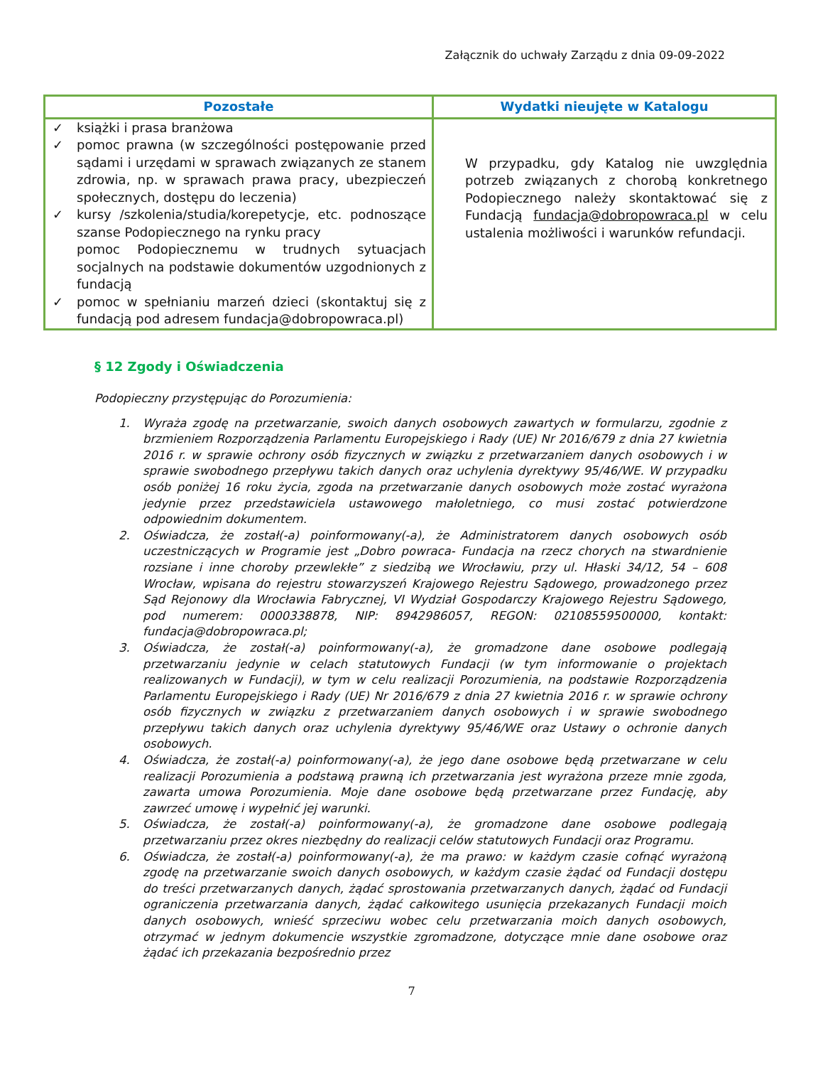Załącznik do uchwały Zarządu z dnia 09-09-2022
| Pozostałe | Wydatki nieujęte w Katalogu |
| --- | --- |
| ✓ książki i prasa branżowa ✓ pomoc prawna (w szczególności postępowanie przed sądami i urzędami w sprawach związanych ze stanem zdrowia, np. w sprawach prawa pracy, ubezpieczeń społecznych, dostępu do leczenia) ✓ kursy /szkolenia/studia/korepetycje, etc. podnoszące szanse Podopiecznego na rynku pracy pomoc Podopiecznemu w trudnych sytuacjach socjalnych na podstawie dokumentów uzgodnionych z fundacją ✓ pomoc w spełnianiu marzeń dzieci (skontaktuj się z fundacją pod adresem fundacja@dobropowraca.pl) | W przypadku, gdy Katalog nie uwzględnia potrzeb związanych z chorobą konkretnego Podopiecznego należy skontaktować się z Fundacją fundacja@dobropowraca.pl w celu ustalenia możliwości i warunków refundacji. |
§ 12 Zgody i Oświadczenia
Podopieczny przystępując do Porozumienia:
1. Wyraża zgodę na przetwarzanie, swoich danych osobowych zawartych w formularzu, zgodnie z brzmieniem Rozporządzenia Parlamentu Europejskiego i Rady (UE) Nr 2016/679 z dnia 27 kwietnia 2016 r. w sprawie ochrony osób fizycznych w związku z przetwarzaniem danych osobowych i w sprawie swobodnego przepływu takich danych oraz uchylenia dyrektywy 95/46/WE. W przypadku osób poniżej 16 roku życia, zgoda na przetwarzanie danych osobowych może zostać wyrażona jedynie przez przedstawiciela ustawowego małoletniego, co musi zostać potwierdzone odpowiednim dokumentem.
2. Oświadcza, że został(-a) poinformowany(-a), że Administratorem danych osobowych osób uczestniczących w Programie jest „Dobro powraca- Fundacja na rzecz chorych na stwardnienie rozsiane i inne choroby przewlekłe” z siedzibą we Wrocławiu, przy ul. Hłaski 34/12, 54 – 608 Wrocław, wpisana do rejestru stowarzyszeń Krajowego Rejestru Sądowego, prowadzonego przez Sąd Rejonowy dla Wrocławia Fabrycznej, VI Wydział Gospodarczy Krajowego Rejestru Sądowego, pod numerem: 0000338878, NIP: 8942986057, REGON: 02108559500000, kontakt: fundacja@dobropowraca.pl;
3. Oświadcza, że został(-a) poinformowany(-a), że gromadzone dane osobowe podlegają przetwarzaniu jedynie w celach statutowych Fundacji (w tym informowanie o projektach realizowanych w Fundacji), w tym w celu realizacji Porozumienia, na podstawie Rozporządzenia Parlamentu Europejskiego i Rady (UE) Nr 2016/679 z dnia 27 kwietnia 2016 r. w sprawie ochrony osób fizycznych w związku z przetwarzaniem danych osobowych i w sprawie swobodnego przepływu takich danych oraz uchylenia dyrektywy 95/46/WE oraz Ustawy o ochronie danych osobowych.
4. Oświadcza, że został(-a) poinformowany(-a), że jego dane osobowe będą przetwarzane w celu realizacji Porozumienia a podstawą prawną ich przetwarzania jest wyrażona przeze mnie zgoda, zawarta umowa Porozumienia. Moje dane osobowe będą przetwarzane przez Fundację, aby zawrzeć umowę i wypełnić jej warunki.
5. Oświadcza, że został(-a) poinformowany(-a), że gromadzone dane osobowe podlegają przetwarzaniu przez okres niezbędny do realizacji celów statutowych Fundacji oraz Programu.
6. Oświadcza, że został(-a) poinformowany(-a), że ma prawo: w każdym czasie cofnąć wyrażoną zgodę na przetwarzanie swoich danych osobowych, w każdym czasie żądać od Fundacji dostępu do treści przetwarzanych danych, żądać sprostowania przetwarzanych danych, żądać od Fundacji ograniczenia przetwarzania danych, żądać całkowitego usunięcia przekazanych Fundacji moich danych osobowych, wnieść sprzeciwu wobec celu przetwarzania moich danych osobowych, otrzymać w jednym dokumencie wszystkie zgromadzone, dotyczące mnie dane osobowe oraz żądać ich przekazania bezpośrednio przez
7